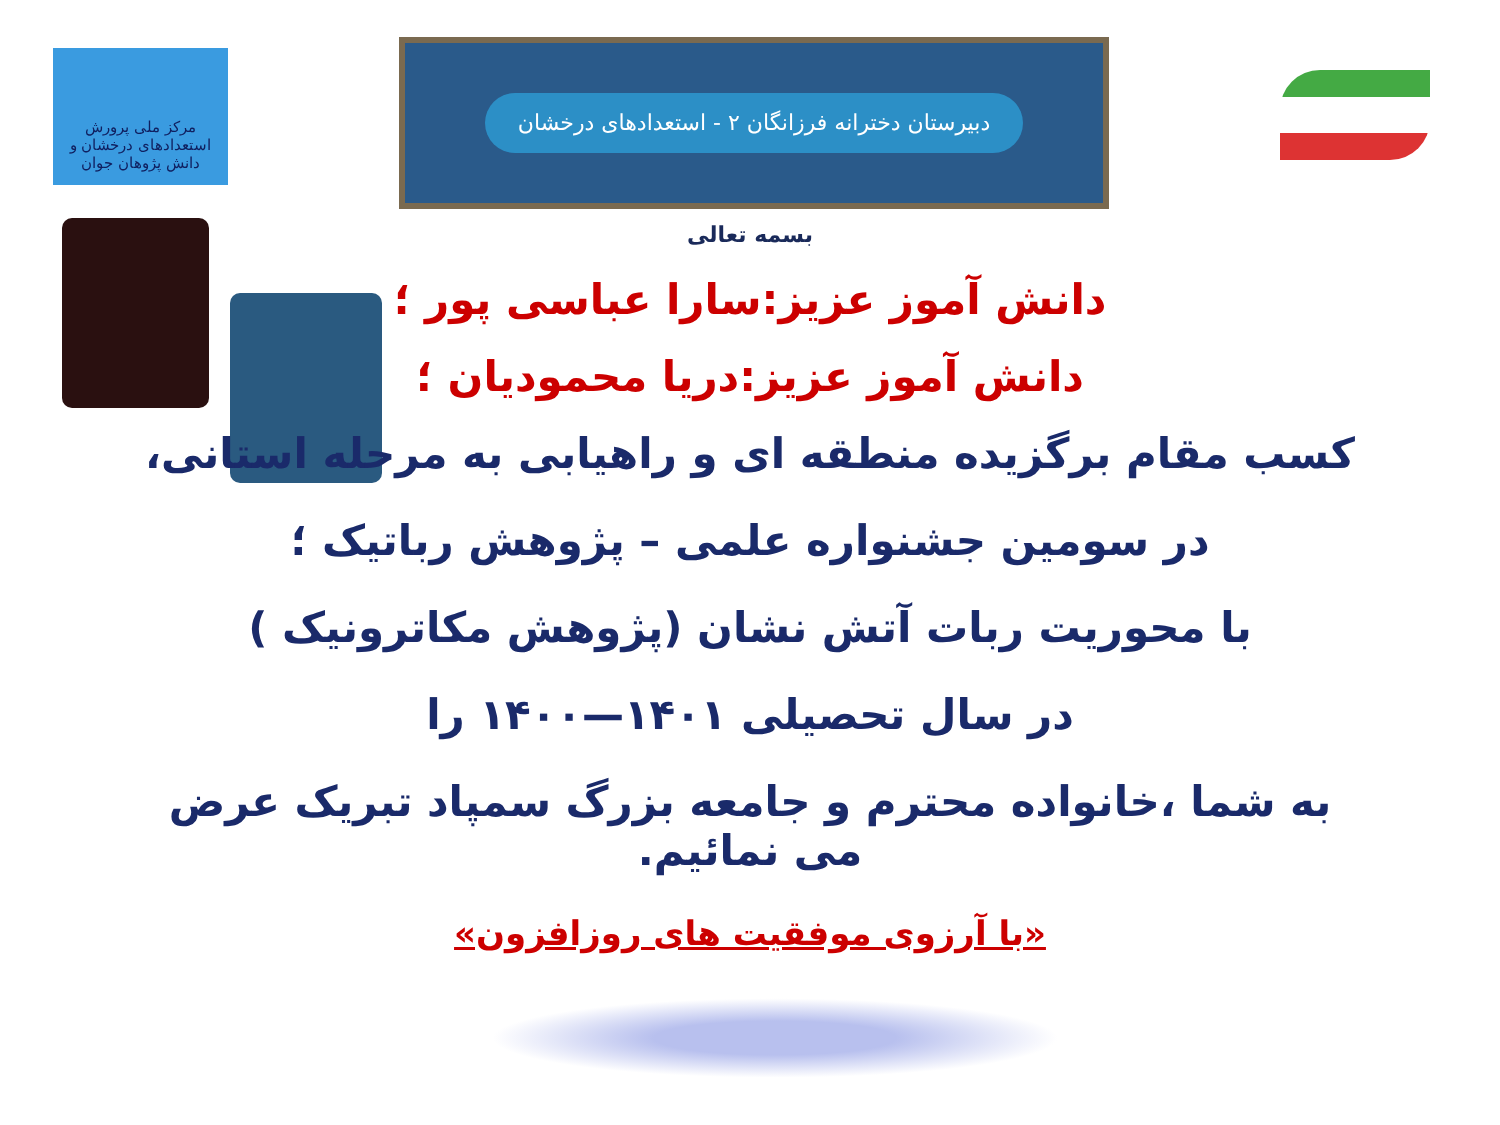مرکز ملی پرورش استعدادهای درخشان و دانش پژوهان جوان
دبیرستان دخترانه فرزانگان ۲ - استعدادهای درخشان
بسمه تعالی
دانش آموز عزیز:سارا عباسی پور ؛
دانش آموز عزیز:دریا محمودیان ؛
کسب مقام برگزیده منطقه ای و راهیابی به مرحله استانی،
در سومین جشنواره علمی – پژوهش رباتیک ؛
با محوریت ربات آتش نشان (پژوهش مکاترونیک )
در سال تحصیلی ۱۴۰۱—۱۴۰۰ را
به شما ،خانواده محترم و جامعه بزرگ سمپاد تبریک عرض می نمائیم.
«با آرزوی موفقیت های روزافزون»